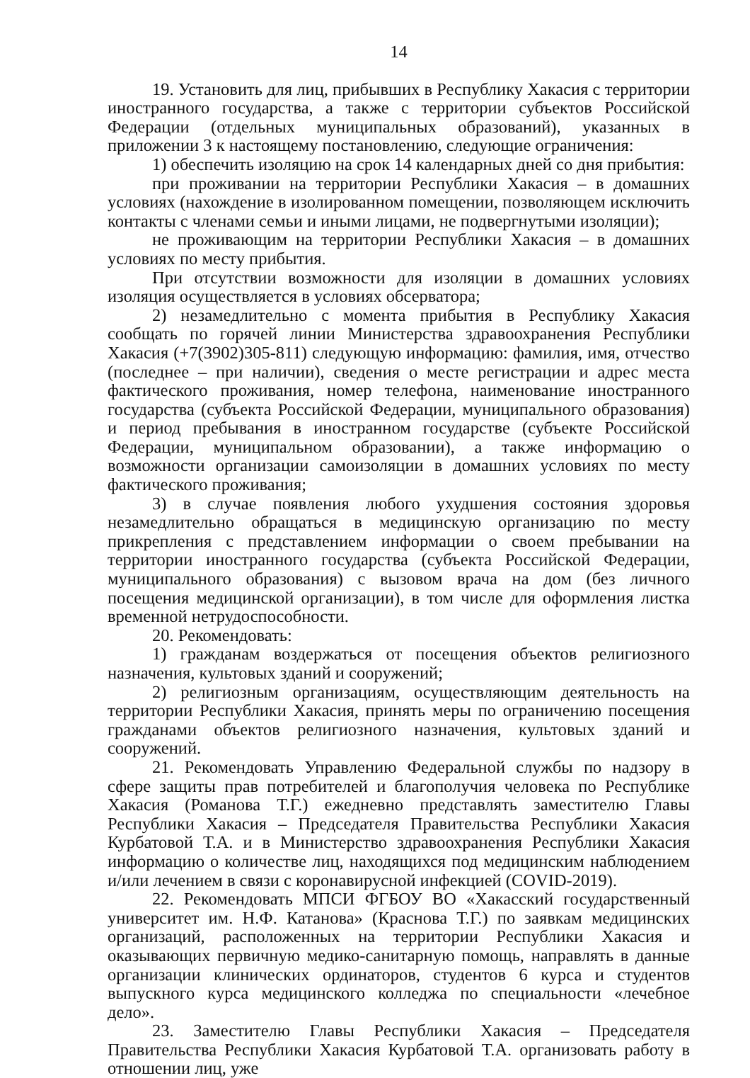14
19. Установить для лиц, прибывших в Республику Хакасия с территории иностранного государства, а также с территории субъектов Российской Федерации (отдельных муниципальных образований), указанных в приложении 3 к настоящему постановлению, следующие ограничения:
1) обеспечить изоляцию на срок 14 календарных дней со дня прибытия:
при проживании на территории Республики Хакасия – в домашних условиях (нахождение в изолированном помещении, позволяющем исключить контакты с членами семьи и иными лицами, не подвергнутыми изоляции);
не проживающим на территории Республики Хакасия – в домашних условиях по месту прибытия.
При отсутствии возможности для изоляции в домашних условиях изоляция осуществляется в условиях обсерватора;
2) незамедлительно с момента прибытия в Республику Хакасия сообщать по горячей линии Министерства здравоохранения Республики Хакасия (+7(3902)305-811) следующую информацию: фамилия, имя, отчество (последнее – при наличии), сведения о месте регистрации и адрес места фактического проживания, номер телефона, наименование иностранного государства (субъекта Российской Федерации, муниципального образования) и период пребывания в иностранном государстве (субъекте Российской Федерации, муниципальном образовании), а также информацию о возможности организации самоизоляции в домашних условиях по месту фактического проживания;
3) в случае появления любого ухудшения состояния здоровья незамедлительно обращаться в медицинскую организацию по месту прикрепления с представлением информации о своем пребывании на территории иностранного государства (субъекта Российской Федерации, муниципального образования) с вызовом врача на дом (без личного посещения медицинской организации), в том числе для оформления листка временной нетрудоспособности.
20. Рекомендовать:
1) гражданам воздержаться от посещения объектов религиозного назначения, культовых зданий и сооружений;
2) религиозным организациям, осуществляющим деятельность на территории Республики Хакасия, принять меры по ограничению посещения гражданами объектов религиозного назначения, культовых зданий и сооружений.
21. Рекомендовать Управлению Федеральной службы по надзору в сфере защиты прав потребителей и благополучия человека по Республике Хакасия (Романова Т.Г.) ежедневно представлять заместителю Главы Республики Хакасия – Председателя Правительства Республики Хакасия Курбатовой Т.А. и в Министерство здравоохранения Республики Хакасия информацию о количестве лиц, находящихся под медицинским наблюдением и/или лечением в связи с коронавирусной инфекцией (COVID-2019).
22. Рекомендовать МПСИ ФГБОУ ВО «Хакасский государственный университет им. Н.Ф. Катанова» (Краснова Т.Г.) по заявкам медицинских организаций, расположенных на территории Республики Хакасия и оказывающих первичную медико-санитарную помощь, направлять в данные организации клинических ординаторов, студентов 6 курса и студентов выпускного курса медицинского колледжа по специальности «лечебное дело».
23. Заместителю Главы Республики Хакасия – Председателя Правительства Республики Хакасия Курбатовой Т.А. организовать работу в отношении лиц, уже